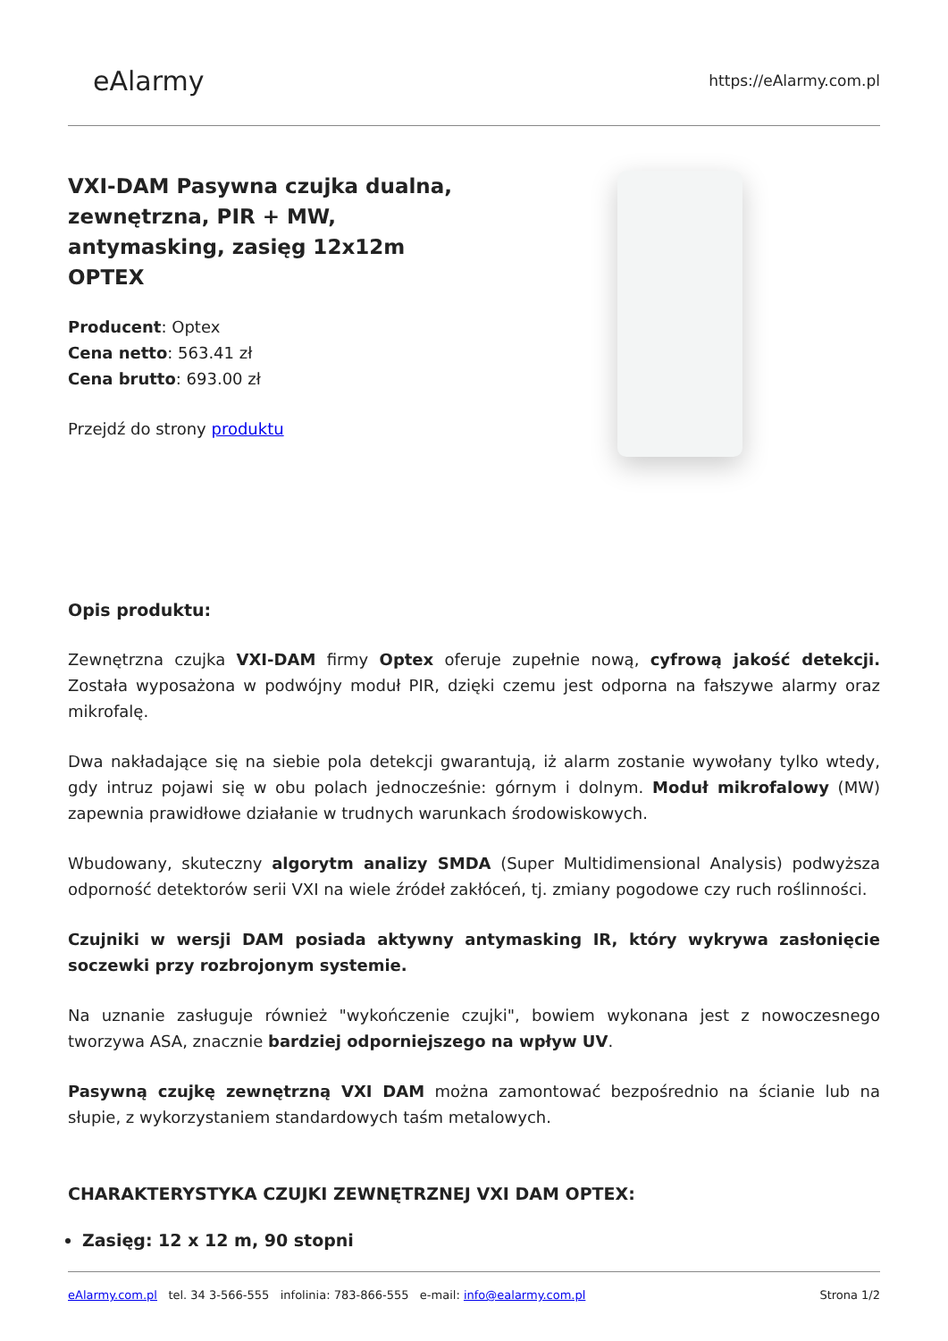eAlarmy
https://eAlarmy.com.pl
VXI-DAM Pasywna czujka dualna, zewnętrzna, PIR + MW, antymasking, zasięg 12x12m OPTEX
Producent: Optex
Cena netto: 563.41 zł
Cena brutto: 693.00 zł
Przejdź do strony produktu
Opis produktu:
Zewnętrzna czujka VXI-DAM firmy Optex oferuje zupełnie nową, cyfrową jakość detekcji. Została wyposażona w podwójny moduł PIR, dzięki czemu jest odporna na fałszywe alarmy oraz mikrofalę.
Dwa nakładające się na siebie pola detekcji gwarantują, iż alarm zostanie wywołany tylko wtedy, gdy intruz pojawi się w obu polach jednocześnie: górnym i dolnym. Moduł mikrofalowy (MW) zapewnia prawidłowe działanie w trudnych warunkach środowiskowych.
Wbudowany, skuteczny algorytm analizy SMDA (Super Multidimensional Analysis) podwyższa odporność detektorów serii VXI na wiele źródeł zakłóceń, tj. zmiany pogodowe czy ruch roślinności.
Czujniki w wersji DAM posiada aktywny antymasking IR, który wykrywa zasłonięcie soczewki przy rozbrojonym systemie.
Na uznanie zasługuje również "wykończenie czujki", bowiem wykonana jest z nowoczesnego tworzywa ASA, znacznie bardziej odporniejszego na wpływ UV.
Pasywną czujkę zewnętrzną VXI DAM można zamontować bezpośrednio na ścianie lub na słupie, z wykorzystaniem standardowych taśm metalowych.
CHARAKTERYSTYKA CZUJKI ZEWNĘTRZNEJ VXI DAM OPTEX:
Zasięg: 12 x 12 m, 90 stopni
eAlarmy.com.pl tel. 34 3-566-555 infolinia: 783-866-555 e-mail: info@ealarmy.com.pl
Strona 1/2